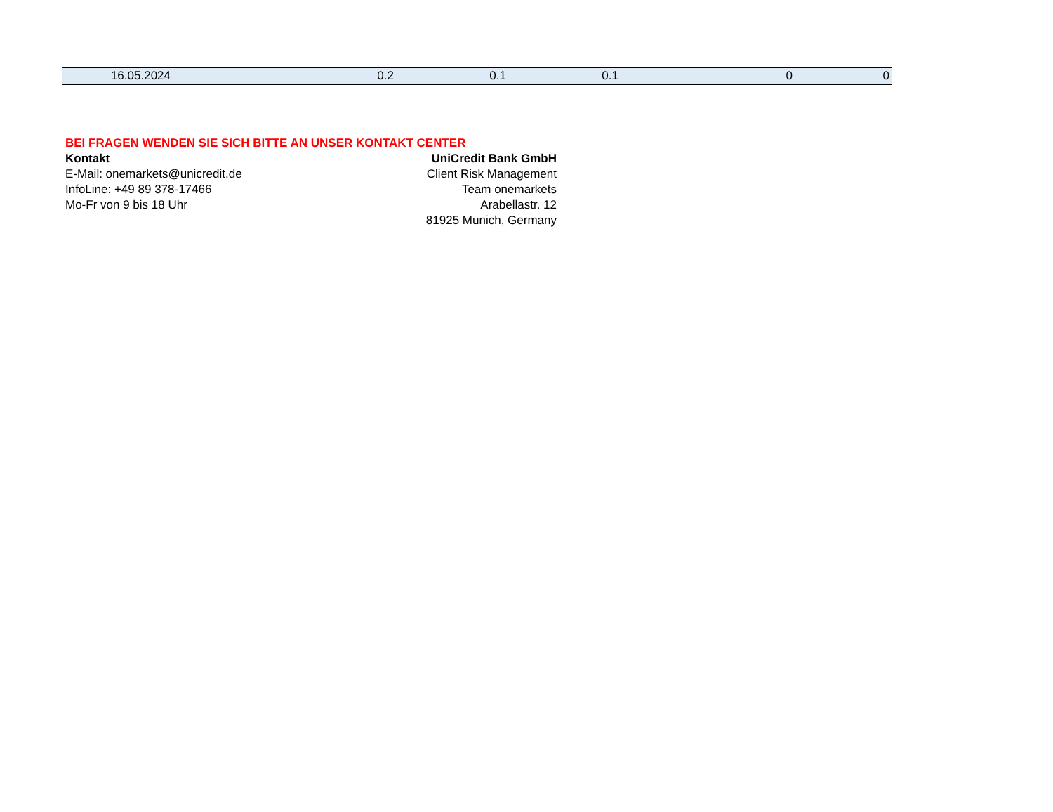| 16.05.2024 | 0.2 | 0.1 | 0.1 | 0 | 0 |
BEI FRAGEN WENDEN SIE SICH BITTE AN UNSER KONTAKT CENTER
Kontakt
E-Mail: onemarkets@unicredit.de
InfoLine: +49 89 378-17466
Mo-Fr von 9 bis 18 Uhr
UniCredit Bank GmbH
Client Risk Management
Team onemarkets
Arabellastr. 12
81925 Munich, Germany